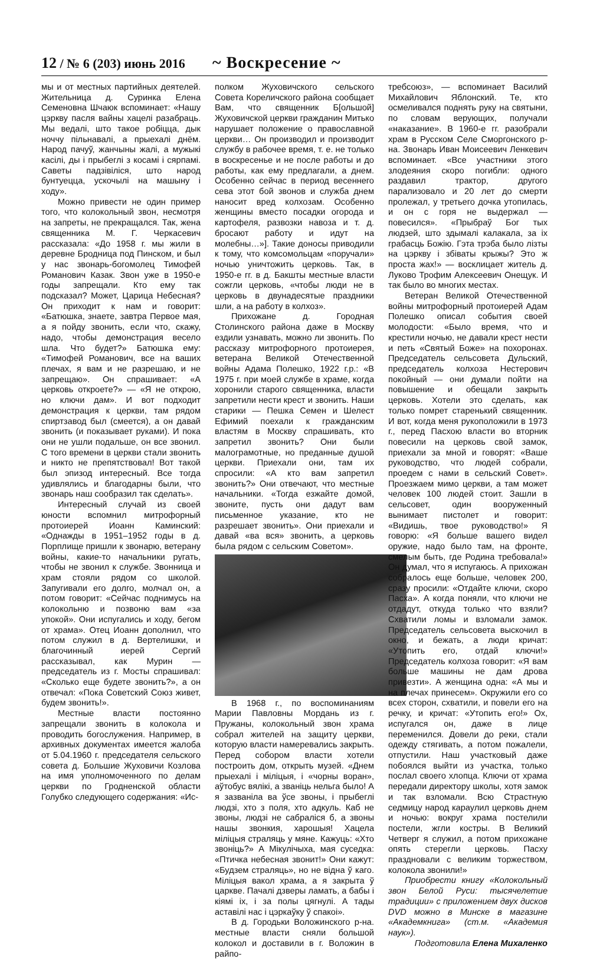12 / № 6 (203) июнь 2016
~ Воскресение ~
мы и от местных партийных деятелей. Жительница д. Суринка Елена Семеновна Шчаюк вспоминает: «Нашу цэркву пасля вайны хацелі разабраць. Мы ведалі, што такое робіцца, дык ноччу пільнавалі, а прыехалі днём. Народ пачуў, жанчыны жалі, а мужыкі касілі, ды і прыбеглі з косамі і сярпамі. Саветы падзівіліся, што народ бунтуецца, ускочылі на машыну і ходу».
Можно привести не один пример того, что колокольный звон, несмотря на запреты, не прекращался. Так, жена священника М. Г. Черкасевич рассказала: «До 1958 г. мы жили в деревне Бродница под Пинском, и был у нас звонарь-богомолец Тимофей Романович Казак. Звон уже в 1950-е годы запрещали. Кто ему так подсказал? Может, Царица Небесная? Он приходит к нам и говорит: «Батюшка, знаете, завтра Первое мая, а я пойду звонить, если что, скажу, надо, чтобы демонстрация весело шла. Что будет?» Батюшка ему: «Тимофей Романович, все на ваших плечах, я вам и не разрешаю, и не запрещаю». Он спрашивает: «А церковь откроете?» — «Я не открою, но ключи дам». И вот подходит демонстрация к церкви, там рядом спиртзавод был (смеется), а он давай звонить (и показывает руками). И пока они не ушли подальше, он все звонил. С того времени в церкви стали звонить и никто не препятствовал! Вот такой был эпизод интересный. Все тогда удивлялись и благодарны были, что звонарь наш сообразил так сделать».
Интересный случай из своей юности вспомнил митрофорный протоиерей Иоанн Каминский: «Однажды в 1951–1952 годы в д. Порплище пришли к звонарю, ветерану войны, какие-то начальники ругать, чтобы не звонил к службе. Звонница и храм стояли рядом со школой. Запугивали его долго, молчал он, а потом говорит: «Сейчас поднимусь на колокольню и позвоню вам «за упокой». Они испугались и ходу, бегом от храма». Отец Иоанн дополнил, что потом служил в д. Вертелишки, и благочинный иерей Сергий рассказывал, как Мурин — председатель из г. Мосты спрашивал: «Сколько еще будете звонить?», а он отвечал: «Пока Советский Союз живет, будем звонить!».
Местные власти постоянно запрещали звонить в колокола и проводить богослужения. Например, в архивных документах имеется жалоба от 5.04.1960 г. председателя сельского совета д. Большие Жуховичи Козлова на имя уполномоченного по делам церкви по Гродненской области Голубко следующего содержания: «Ис-
полком Жуховичского сельского Совета Кореличского района сообщает Вам, что священник Б[ольшой] Жуховичской церкви гражданин Митько нарушает положение о православной церкви… Он производил и производит службу в рабочее время, т. е. не только в воскресенье и не после работы и до работы, как ему предлагали, а днем. Особенно сейчас в период весеннего сева этот бой звонов и служба днем наносит вред колхозам. Особенно женщины вместо посадки огорода и картофеля, развозки навоза и т. д. бросают работу и идут на молебны…»]. Такие доносы приводили к тому, что комсомольцам «поручали» ночью уничтожить церковь. Так, в 1950-е гг. в д. Бакшты местные власти сожгли церковь, «чтобы люди не в церковь в двунадесятые праздники шли, а на работу в колхоз».
Прихожане д. Городная Столинского района даже в Москву ездили узнавать, можно ли звонить. По рассказу митрофорного протоиерея, ветерана Великой Отечественной войны Адама Полешко, 1922 г.р.: «В 1975 г. при моей службе в храме, когда хоронили старого священника, власти запретили нести крест и звонить. Наши старики — Пешка Семен и Шелест Ефимий поехали к гражданским властям в Москву спрашивать, кто запретил звонить? Они были малограмотные, но преданные душой церкви. Приехали они, там их спросили: «А кто вам запретил звонить?» Они отвечают, что местные начальники. «Тогда езжайте домой, звоните, пусть они дадут вам письменное указание, кто не разрешает звонить». Они приехали и давай «ва вся» звонить, а церковь была рядом с сельским Советом».
В 1968 г., по воспоминаниям Марии Павловны Мордань из г. Пружаны, колокольный звон храма собрал жителей на защиту церкви, которую власти намеревались закрыть. Перед собором власти хотели построить дом, открыть музей. «Днем прыехалі і міліцыя, і «чорны воран», аўтобус вялікі, а званіць нельга было! А я зазваніла ва ўсе звоны, і прыбеглі людзі, хто з поля, хто адкуль. Каб не звоны, людзі не сабраліся б, а звоны нашы звонкия, харошыя! Хацела міліцыя страляць у мяне. Кажуць: «Хто звоніць?» А Мікулічыха, мая суседка: «Птичка небесная звонит!» Они кажут: «Будзем страляць», но не відна ў каго. Міліцыя вакол храма, а я закрыта ў царкве. Пачалі дзверы ламать, а бабы і кіямі іх, і за полы цягнулі. А тады аставілі нас і цэркаўку ў спакоі».
В д. Городьки Воложинского р-на. местные власти сняли большой колокол и доставили в г. Воложин в райпо-
требсоюз», — вспоминает Василий Михайлович Яблонский. Те, кто осмеливался поднять руку на святыни, по словам верующих, получали «наказание». В 1960-е гг. разобрали храм в Русском Селе Сморгонского р-на. Звонарь Иван Моисеевич Ленкевич вспоминает. «Все участники этого злодеяния скоро погибли: одного раздавил трактор, другого парализовало и 20 лет до смерти пролежал, у третьего дочка утопилась, и он с горя не выдержал — повесился». «Прыбраў Бог тых людзей, што здымалі калакала, за іх грабасць Божію. Гэта трэба было лізты на цэркву і збіваты крыжы? Это ж проста жах!» — восклицает житель д. Луково Трофим Алексеевич Онещук. И так было во многих местах.
Ветеран Великой Отечественной войны митрофорный протоиерей Адам Полешко описал события своей молодости: «Было время, что и крестили ночью, не давали крест нести и петь «Святый Боже» на похоронах. Председатель сельсовета Дульский, председатель колхоза Нестерович покойный — они думали пойти на повышение и обещали закрыть церковь. Хотели это сделать, как только помрет старенький священник. И вот, когда меня рукоположили в 1973 г., перед Пасхою власти во вторник повесили на церковь свой замок, приехали за мной и говорят: «Ваше руководство, что людей собрали, проедем с нами в сельский Совет». Проезжаем мимо церкви, а там может человек 100 людей стоит. Зашли в сельсовет, один вооруженный вынимает пистолет и говорит: «Видишь, твое руководство!» Я говорю: «Я больше вашего видел оружие, надо было там, на фронте, смелым быть, где Родина требовала!» Он думал, что я испугаюсь. А прихожан собралось еще больше, человек 200, сразу просили: «Отдайте ключи, скоро Пасха». А когда поняли, что ключи не отдадут, откуда только что взяли? Схватили ломы и взломали замок. Председатель сельсовета выскочил в окно, и бежать, а люди кричат: «Утопить его, отдай ключи!» Председатель колхоза говорит: «Я вам больше машины не дам дрова привезти». А женщина одна: «А мы и на плечах принесем». Окружили его со всех сторон, схватили, и повели его на речку, и кричат: «Утопить его!» Ох, испугался он, даже в лице переменился. Довели до реки, стали одежду стягивать, а потом пожалели, отпустили. Наш участковый даже побоялся выйти из участка, только послал своего хлопца. Ключи от храма передали директору школы, хотя замок и так взломали. Всю Страстную седмицу народ караулил церковь днем и ночью: вокруг храма постелили постели, жгли костры. В Великий Четверг я служил, а потом прихожане опять стерегли церковь. Пасху праздновали с великим торжеством, колокола звонили!»
Приобрести книгу «Колокольный звон Белой Руси: тысячелетие традиции» с приложением двух дисков DVD можно в Минске в магазине «Академкнига» (ст.м. «Академия наук»).
Подготовила Елена Михаленко